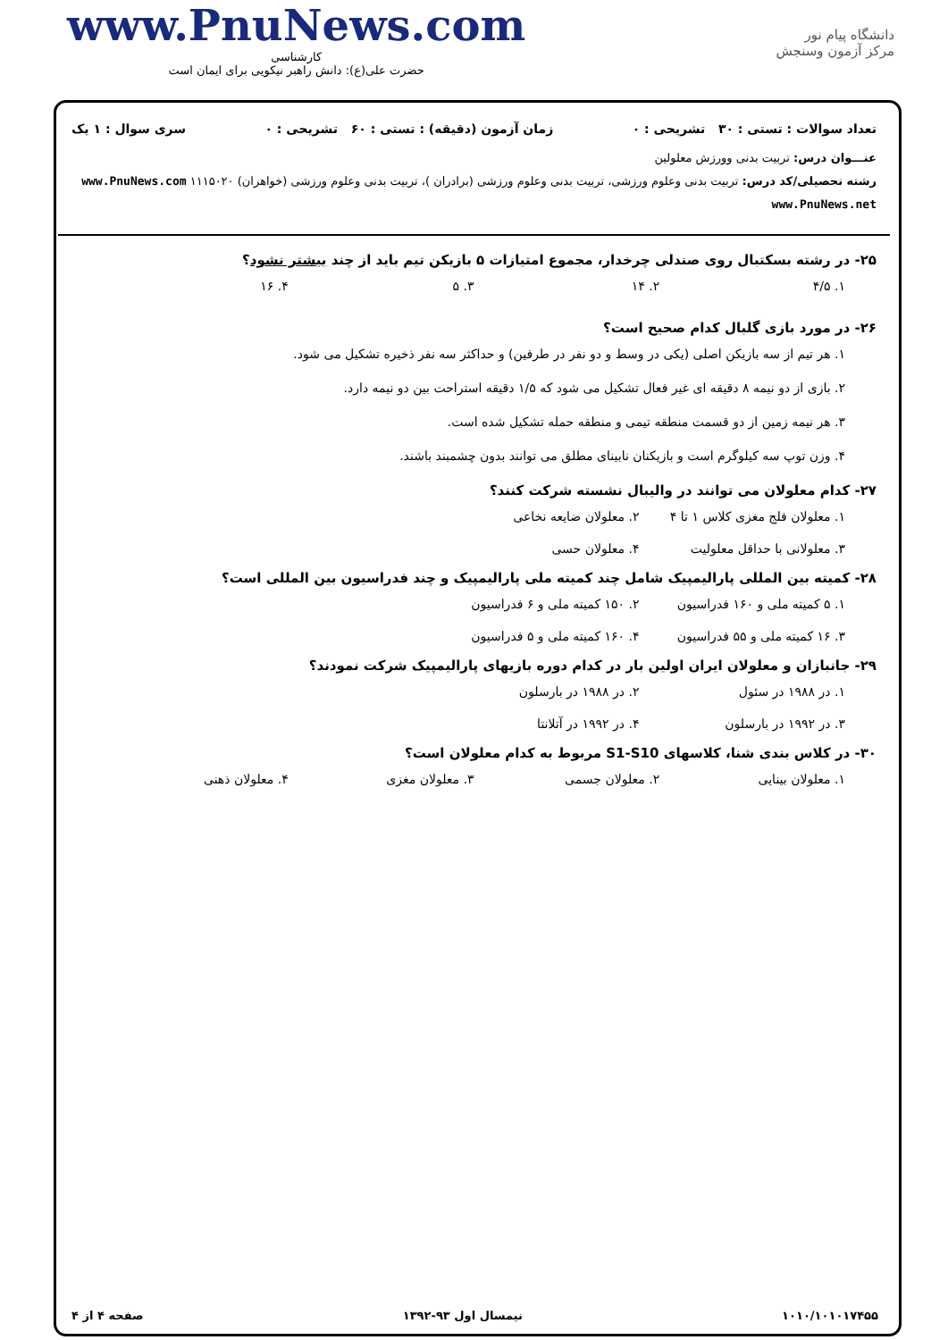www.PnuNews.com
کارشناسی
حضرت علی(ع): دانش راهبر نیکویی برای ایمان است
دانشگاه پیام نور
مرکز آزمون وسنجش
تعداد سوالات : تستی : ۳۰ تشریحی : ۰ زمان آزمون (دقیقه) : تستی : ۶۰ تشریحی : ۰ سری سوال : ۱ یک
عنـــوان درس: تربیت بدنی وورزش معلولین
رشته تحصیلی/کد درس: تربیت بدنی وعلوم ورزشی، تربیت بدنی وعلوم ورزشی (برادران )، تربیت بدنی وعلوم ورزشی (خواهران) ۱۱۱۵۰۲۰ www.PnuNews.com www.PnuNews.net
۲۵- در رشته بسکتبال روی صندلی چرخدار، مجموع امتیازات ۵ بازیکن تیم باید از چند بیشتر نشود؟
۱. ۴/۵ ۲. ۱۴ ۳. ۵ ۴. ۱۶
۲۶- در مورد بازی گلبال کدام صحیح است؟
۱. هر تیم از سه بازیکن اصلی (یکی در وسط و دو نفر در طرفین) و حداکثر سه نفر ذخیره تشکیل می شود.
۲. بازی از دو نیمه ۸ دقیقه ای غیر فعال تشکیل می شود که ۱/۵ دقیقه استراحت بین دو نیمه دارد.
۳. هر نیمه زمین از دو قسمت منطقه تیمی و منطقه حمله تشکیل شده است.
۴. وزن توپ سه کیلوگرم است و بازیکنان نابینای مطلق می توانند بدون چشمبند باشند.
۲۷- کدام معلولان می توانند در والیبال نشسته شرکت کنند؟
۱. معلولان فلج مغزی کلاس ۱ تا ۴ ۲. معلولان ضایعه نخاعی ۳. معلولانی با حداقل معلولیت ۴. معلولان حسی
۲۸- کمیته بین المللی پارالیمپیک شامل چند کمیته ملی پارالیمپیک و چند فدراسیون بین المللی است؟
۱. ۵ کمیته ملی و ۱۶۰ فدراسیون ۲. ۱۵۰ کمیته ملی و ۶ فدراسیون ۳. ۱۶ کمیته ملی و ۵۵ فدراسیون ۴. ۱۶۰ کمیته ملی و ۵ فدراسیون
۲۹- جانبازان و معلولان ایران اولین بار در کدام دوره بازیهای پارالیمپیک شرکت نمودند؟
۱. در ۱۹۸۸ در سئول ۲. در ۱۹۸۸ در بارسلون ۳. در ۱۹۹۲ در بارسلون ۴. در ۱۹۹۲ در آتلانتا
۳۰- در کلاس بندی شنا، کلاسهای S1-S10 مربوط به کدام معلولان است؟
۱. معلولان بینایی ۲. معلولان جسمی ۳. معلولان مغزی ۴. معلولان ذهنی
۱۰۱۰/۱۰۱۰۱۷۴۵۵ نیمسال اول ۹۳-۱۳۹۲ صفحه ۴ از ۴